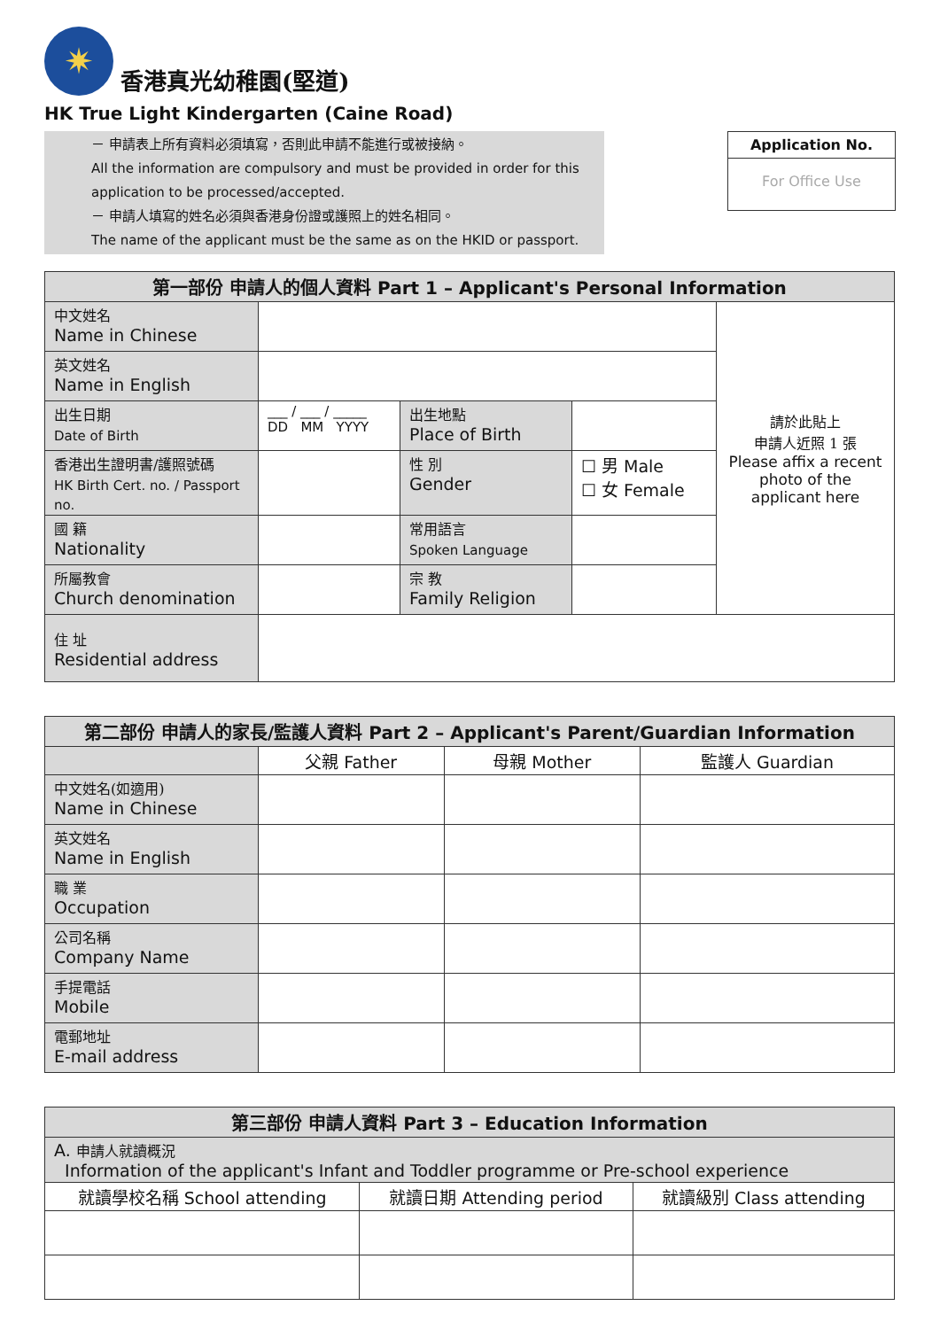✷
香港真光幼稚園(堅道)
HK True Light Kindergarten (Caine Road)
－ 申請表上所有資料必須填寫，否則此申請不能進行或被接納。
All the information are compulsory and must be provided in order for this application to be processed/accepted.
－ 申請人填寫的姓名必須與香港身份證或護照上的姓名相同。
The name of the applicant must be the same as on the HKID or passport.
Application No.
For Office Use
| 第一部份 申請人的個人資料 Part 1 – Applicant's Personal Information | | | | |
| --- | --- | --- | --- | --- |
| 中文姓名 Name in Chinese | | | | 請於此貼上 申請人近照 1 張 Please affix a recent photo of the applicant here |
| 英文姓名 Name in English | | | | |
| 出生日期 Date of Birth | ___ / ___ / _____ DD MM YYYY | 出生地點 Place of Birth | | |
| 香港出生證明書/護照號碼 HK Birth Cert. no. / Passport no. | | 性 別 Gender | ☐ 男 Male ☐ 女 Female | |
| 國 籍 Nationality | | 常用語言 Spoken Language | | |
| 所屬教會 Church denomination | | 宗 教 Family Religion | | |
| 住 址 Residential address | | | | |
| 第二部份 申請人的家長/監護人資料 Part 2 – Applicant's Parent/Guardian Information | | | |
| --- | --- | --- | --- |
| | 父親 Father | 母親 Mother | 監護人 Guardian |
| 中文姓名(如適用) Name in Chinese | | | |
| 英文姓名 Name in English | | | |
| 職 業 Occupation | | | |
| 公司名稱 Company Name | | | |
| 手提電話 Mobile | | | |
| 電郵地址 E-mail address | | | |
| 第三部份 申請人資料 Part 3 – Education Information | | |
| --- | --- | --- |
| A. 申請人就讀概況 Information of the applicant's Infant and Toddler programme or Pre-school experience | | |
| 就讀學校名稱 School attending | 就讀日期 Attending period | 就讀級別 Class attending |